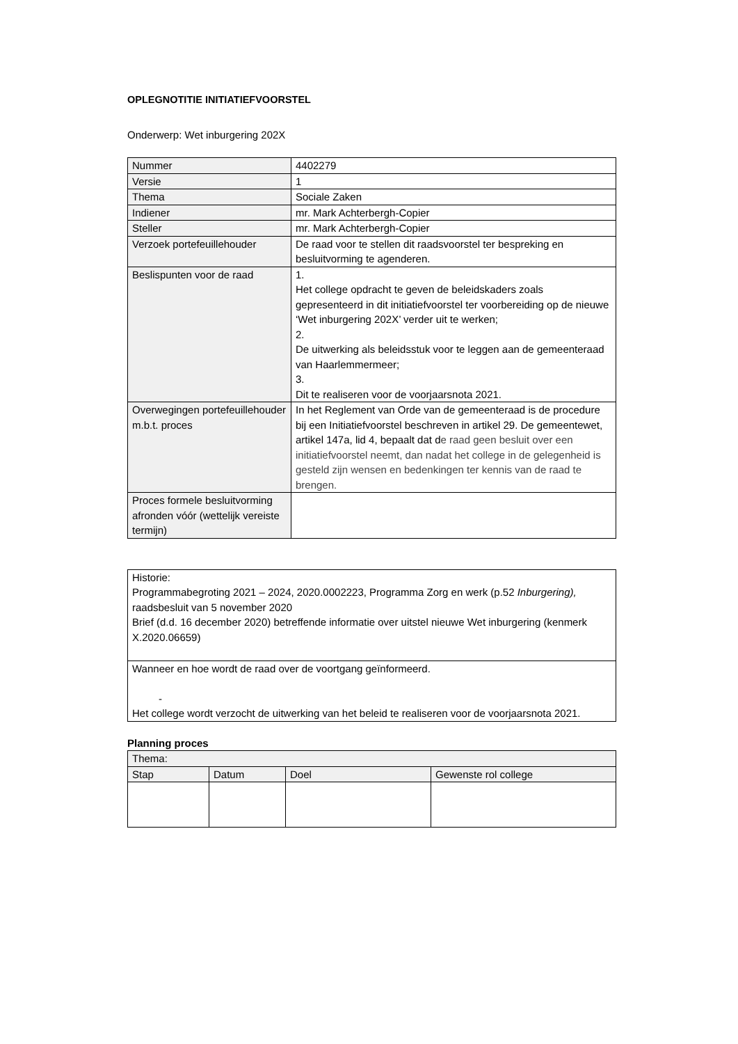OPLEGNOTITIE INITIATIEFVOORSTEL
Onderwerp: Wet inburgering 202X
| Nummer | 4402279 |
| Versie | 1 |
| Thema | Sociale Zaken |
| Indiener | mr. Mark Achterbergh-Copier |
| Steller | mr. Mark Achterbergh-Copier |
| Verzoek portefeuillehouder | De raad voor te stellen dit raadsvoorstel ter bespreking en besluitvorming te agenderen. |
| Beslispunten voor de raad | 1. Het college opdracht te geven de beleidskaders zoals gepresenteerd in dit initiatiefvoorstel ter voorbereiding op de nieuwe ‘Wet inburgering 202X’ verder uit te werken; 2. De uitwerking als beleidsstuk voor te leggen aan de gemeenteraad van Haarlemmermeer; 3. Dit te realiseren voor de voorjaarsnota 2021. |
| Overwegingen portefeuillehouder m.b.t. proces | In het Reglement van Orde van de gemeenteraad is de procedure bij een Initiatiefvoorstel beschreven in artikel 29. De gemeentewet, artikel 147a, lid 4, bepaalt dat d e raad geen besluit over een initiatiefvoorstel neemt, dan nadat het college in de gelegenheid is gesteld zijn wensen en bedenkingen ter kennis van de raad te brengen. |
| Proces formele besluitvorming afronden vóór (wettelijk vereiste termijn) | |
| Historie: Programmabegroting 2021 – 2024, 2020.0002223, Programma Zorg en werk (p.52 Inburgering), raadsbesluit van 5 november 2020 Brief (d.d. 16 december 2020) betreffende informatie over uitstel nieuwe Wet inburgering (kenmerk X.2020.06659) |
| Wanneer en hoe wordt de raad over de voortgang geïnformeerd. - Het college wordt verzocht de uitwerking van het beleid te realiseren voor de voorjaarsnota 2021. |
Planning proces
| Thema: | | | |
| --- | --- | --- | --- |
| Stap | Datum | Doel | Gewenste rol college |